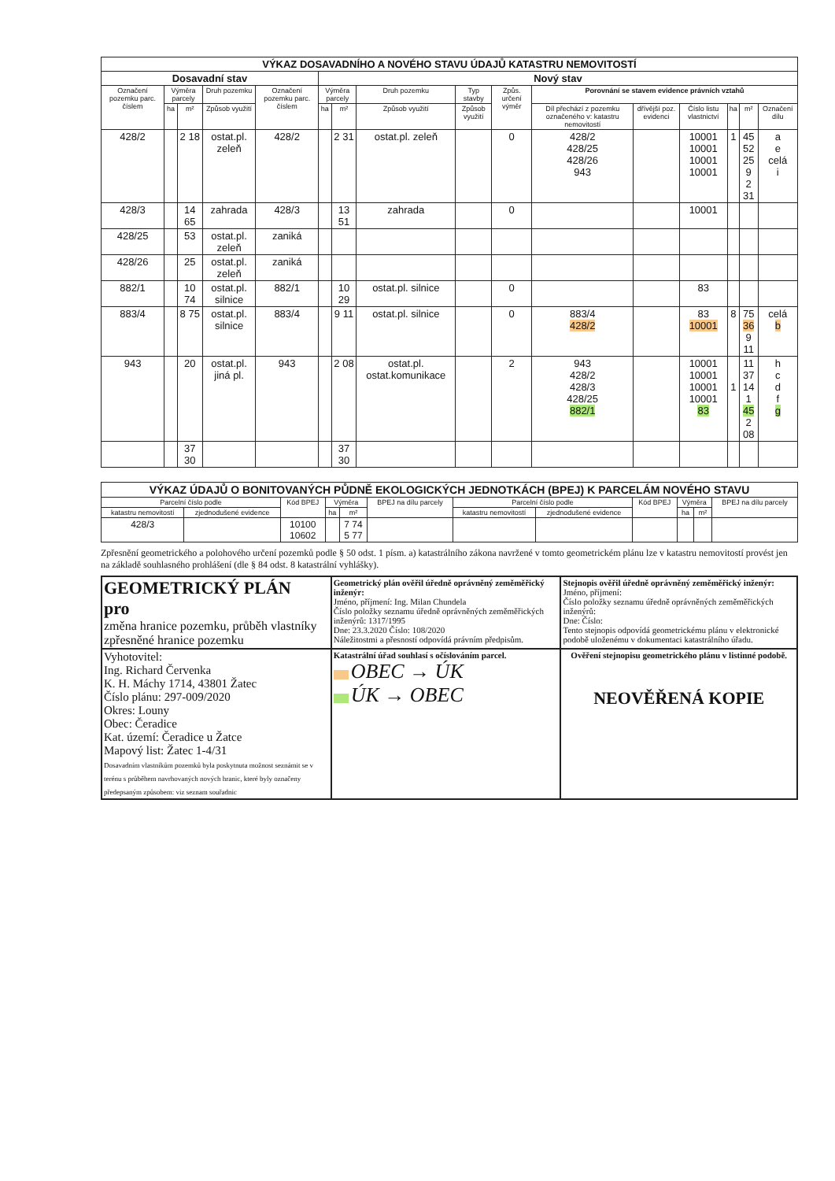| VÝKAZ DOSAVADNÍHO A NOVÉHO STAVU ÚDAJŮ KATASTRU NEMOVITOSTÍ | | | | | | | | | | | | | | | |
| Dosavadní stav | | | | | Nový stav | | | | | | | | | | |
| Označení pozemku parc. číslem | Výměra parcely | | Druh pozemku | Označení pozemku parc. číslem | Výměra parcely | | Druh pozemku | Typ stavby | Způs. určení výměr | Porovnání se stavem evidence právních vztahů | | | | | |
| | ha | m² | Způsob využití | | ha | m² | Způsob využití | Způsob využití | | Díl přechází z pozemku označeného v: katastru nemovitostí | dřívější poz. evidenci | Číslo listu vlastnictví | ha | m² | Označení dílu |
| 428/2 | | 2 18 | ostat.pl. zeleň | 428/2 | | 2 31 | ostat.pl. zeleň | | 0 | 428/2 428/25 428/26 943 | | 10001 10001 10001 10001 | 1 | 45 52 25 9 2 31 | a e celá i |
| 428/3 | | 14 65 | zahrada | 428/3 | | 13 51 | zahrada | | 0 | | | 10001 | | | |
| 428/25 | | 53 | ostat.pl. zeleň | zaniká | | | | | | | | | | | |
| 428/26 | | 25 | ostat.pl. zeleň | zaniká | | | | | | | | | | | |
| 882/1 | | 10 74 | ostat.pl. silnice | 882/1 | | 10 29 | ostat.pl. silnice | | 0 | | | 83 | | | |
| 883/4 | | 8 75 | ostat.pl. silnice | 883/4 | | 9 11 | ostat.pl. silnice | | 0 | 883/4 428/2 | | 83 10001 | 8 | 75 36 9 11 | celá b |
| 943 | | 20 | ostat.pl. jiná pl. | 943 | | 2 08 | ostat.pl. ostat.komunikace | | 2 | 943 428/2 428/3 428/25 882/1 | | 10001 10001 10001 10001 83 | 1 | 11 37 14 1 45 2 08 | h c d f g |
| | | 37 30 | | | | 37 30 | | | | | | | | | |
| VÝKAZ ÚDAJŮ O BONITOVANÝCH PŮDNĚ EKOLOGICKÝCH JEDNOTKÁCH (BPEJ) K PARCELÁM NOVÉHO STAVU | | | | | | | | | | | |
| Parcelní číslo podle | | Kód BPEJ | Výměra | | BPEJ na dílu parcely | Parcelní číslo podle | | Kód BPEJ | Výměra | | BPEJ na dílu parcely |
| katastru nemovitostí | zjednodušené evidence | | ha | m² | | katastru nemovitostí | zjednodušené evidence | | ha | m² | |
| 428/3 | | 10100 10602 | | 7 74 5 77 | | | | | | | |
Zpřesnění geometrického a polohového určení pozemků podle § 50 odst. 1 písm. a) katastrálního zákona navržené v tomto geometrickém plánu lze v katastru nemovitostí provést jen na základě souhlasného prohlášení (dle § 84 odst. 8 katastrální vyhlášky).
| GEOMETRICKÝ PLÁN pro změna hranice pozemku, průběh vlastníky zpřesněné hranice pozemku | Geometrický plán ověřil úředně oprávněný zeměměřický inženýr: Jméno, příjmení: Ing. Milan Chundela Číslo položky seznamu úředně oprávněných zeměměřických inženýrů: 1317/1995 Dne: 23.3.2020 Číslo: 108/2020 Náležitostmi a přesností odpovídá právním předpisům. | Stejnopis ověřil úředně oprávněný zeměměřický inženýr: Jméno, příjmení: Číslo položky seznamu úředně oprávněných zeměměřických inženýrů: Dne: Číslo: Tento stejnopis odpovídá geometrickému plánu v elektronické podobě uloženému v dokumentaci katastrálního úřadu. |
| Vyhotovitel: Ing. Richard Červenka K. H. Máchy 1714, 43801 Žatec Číslo plánu: 297-009/2020 Okres: Louny Obec: Čeradice Kat. území: Čeradice u Žatce Mapový list: Žatec 1-4/31 Dosavadním vlastníkům pozemků byla poskytnuta možnost seznámit se v terénu s průběhem navrhovaných nových hranic, které byly označeny předepsaným způsobem: viz seznam souřadnic | Katastrální úřad souhlasí s očíslováním parcel. OBEC → ÚK ÚK → OBEC | Ověření stejnopisu geometrického plánu v listinné podobě. NEOVĚŘENÁ KOPIE |